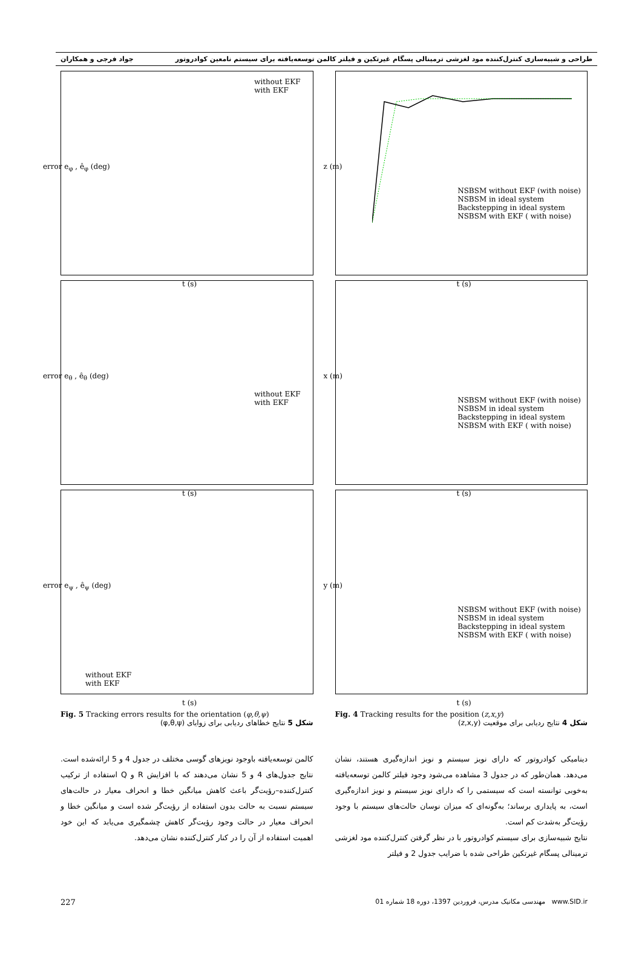طراحی و شبیه‌سازی کنترل‌کننده مود لغزشی ترمینالی پسگام غیرتکین و فیلتر کالمن توسعه‌یافته برای سیستم نامعین کوادروتور جواد فرجی و همکاران
NSBSM without EKF (with noise)
NSBSM in ideal system
Backstepping in ideal system
NSBSM with EKF ( with noise)
t (s)
z (m)
NSBSM without EKF (with noise)
NSBSM in ideal system
Backstepping in ideal system
NSBSM with EKF ( with noise)
t (s)
x (m)
NSBSM without EKF (with noise)
NSBSM in ideal system
Backstepping in ideal system
NSBSM with EKF ( with noise)
t (s)
y (m)
Fig. 4 Tracking results for the position (z,x,y)
شکل 4 نتایج ردیابی برای موقعیت (z,x,y)
دینامیکی کوادروتور که دارای نویز سیستم و نویز اندازه‌گیری هستند، نشان می‌دهد. همان‌طور که در جدول 3 مشاهده می‌شود وجود فیلتر کالمن توسعه‌یافته به‌خوبی توانسته است که سیستمی را که دارای نویز سیستم و نویز اندازه‌گیری است، به پایداری برساند؛ به‌گونه‌ای که میزان نوسان حالت‌های سیستم با وجود رؤیت‌گر به‌شدت کم است.
نتایج شبیه‌سازی برای سیستم کوادروتور با در نظر گرفتن کنترل‌کننده مود لغزشی ترمینالی پسگام غیرتکین طراحی شده با ضرایب جدول 2 و فیلتر
without EKF
with EKF
t (s)
error e<sub>φ</sub> , ê<sub>φ</sub> (deg)
without EKF
with EKF
t (s)
error e<sub>θ</sub> , ê<sub>θ</sub> (deg)
without EKF
with EKF
t (s)
error e<sub>ψ</sub> , ê<sub>ψ</sub> (deg)
Fig. 5 Tracking errors results for the orientation (φ,θ,ψ)
شکل 5 نتایج خطاهای ردیابی برای زوایای (φ,θ,ψ)
کالمن توسعه‌یافته باوجود نویزهای گوسی مختلف در جدول 4 و 5 ارائه‌شده است. نتایج جدول‌های 4 و 5 نشان می‌دهند که با افزایش R و Q استفاده از ترکیب کنترل‌کننده–رؤیت‌گر باعث کاهش میانگین خطا و انحراف معیار در حالت‌های سیستم نسبت به حالت بدون استفاده از رؤیت‌گر شده است و میانگین خطا و انحراف معیار در حالت وجود رؤیت‌گر کاهش چشمگیری می‌یابد که این خود اهمیت استفاده از آن را در کنار کنترل‌کننده نشان می‌دهد.
227 مهندسی مکانیک مدرس، فروردین 1397، دوره 18 شماره 01 www.SID.ir